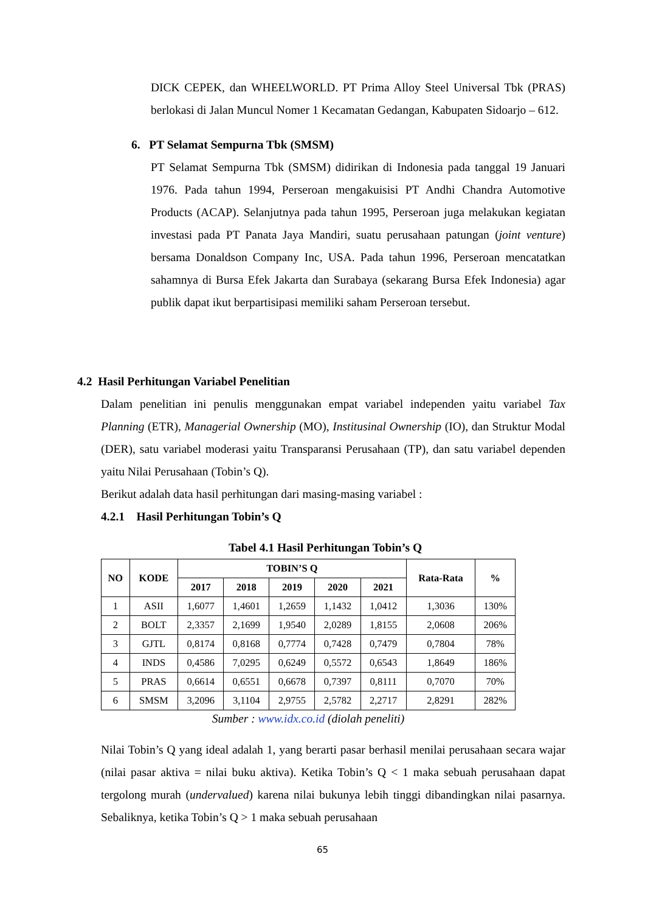DICK CEPEK, dan WHEELWORLD. PT Prima Alloy Steel Universal Tbk (PRAS) berlokasi di Jalan Muncul Nomer 1 Kecamatan Gedangan, Kabupaten Sidoarjo – 612.
6. PT Selamat Sempurna Tbk (SMSM)
PT Selamat Sempurna Tbk (SMSM) didirikan di Indonesia pada tanggal 19 Januari 1976. Pada tahun 1994, Perseroan mengakuisisi PT Andhi Chandra Automotive Products (ACAP). Selanjutnya pada tahun 1995, Perseroan juga melakukan kegiatan investasi pada PT Panata Jaya Mandiri, suatu perusahaan patungan (joint venture) bersama Donaldson Company Inc, USA. Pada tahun 1996, Perseroan mencatatkan sahamnya di Bursa Efek Jakarta dan Surabaya (sekarang Bursa Efek Indonesia) agar publik dapat ikut berpartisipasi memiliki saham Perseroan tersebut.
4.2 Hasil Perhitungan Variabel Penelitian
Dalam penelitian ini penulis menggunakan empat variabel independen yaitu variabel Tax Planning (ETR), Managerial Ownership (MO), Institusinal Ownership (IO), dan Struktur Modal (DER), satu variabel moderasi yaitu Transparansi Perusahaan (TP), dan satu variabel dependen yaitu Nilai Perusahaan (Tobin’s Q).
Berikut adalah data hasil perhitungan dari masing-masing variabel :
4.2.1 Hasil Perhitungan Tobin’s Q
Tabel 4.1 Hasil Perhitungan Tobin’s Q
| NO | KODE | TOBIN’S Q | | | | | Rata-Rata | % |
| --- | --- | --- | --- | --- | --- | --- | --- | --- |
| | | 2017 | 2018 | 2019 | 2020 | 2021 | | |
| 1 | ASII | 1,6077 | 1,4601 | 1,2659 | 1,1432 | 1,0412 | 1,3036 | 130% |
| 2 | BOLT | 2,3357 | 2,1699 | 1,9540 | 2,0289 | 1,8155 | 2,0608 | 206% |
| 3 | GJTL | 0,8174 | 0,8168 | 0,7774 | 0,7428 | 0,7479 | 0,7804 | 78% |
| 4 | INDS | 0,4586 | 7,0295 | 0,6249 | 0,5572 | 0,6543 | 1,8649 | 186% |
| 5 | PRAS | 0,6614 | 0,6551 | 0,6678 | 0,7397 | 0,8111 | 0,7070 | 70% |
| 6 | SMSM | 3,2096 | 3,1104 | 2,9755 | 2,5782 | 2,2717 | 2,8291 | 282% |
Sumber : www.idx.co.id (diolah peneliti)
Nilai Tobin’s Q yang ideal adalah 1, yang berarti pasar berhasil menilai perusahaan secara wajar (nilai pasar aktiva = nilai buku aktiva). Ketika Tobin’s Q < 1 maka sebuah perusahaan dapat tergolong murah (undervalued) karena nilai bukunya lebih tinggi dibandingkan nilai pasarnya. Sebaliknya, ketika Tobin’s Q > 1 maka sebuah perusahaan
65